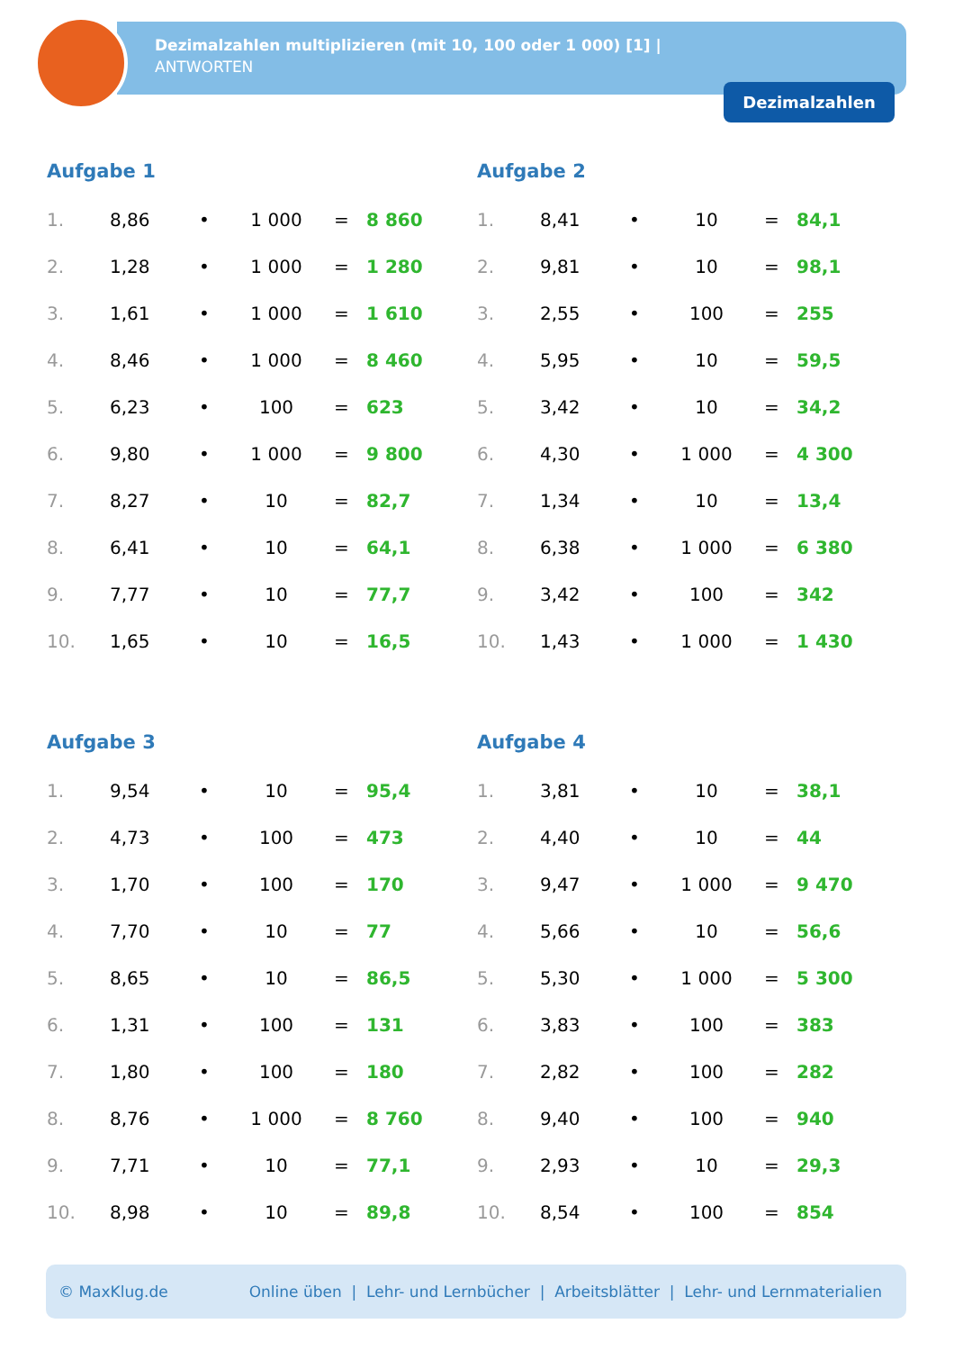Dezimalzahlen multiplizieren (mit 10, 100 oder 1 000) [1] |
ANTWORTEN
Dezimalzahlen
Aufgabe 1
| 1. | 8,86 | • | 1 000 | = | 8 860 |
| 2. | 1,28 | • | 1 000 | = | 1 280 |
| 3. | 1,61 | • | 1 000 | = | 1 610 |
| 4. | 8,46 | • | 1 000 | = | 8 460 |
| 5. | 6,23 | • | 100 | = | 623 |
| 6. | 9,80 | • | 1 000 | = | 9 800 |
| 7. | 8,27 | • | 10 | = | 82,7 |
| 8. | 6,41 | • | 10 | = | 64,1 |
| 9. | 7,77 | • | 10 | = | 77,7 |
| 10. | 1,65 | • | 10 | = | 16,5 |
Aufgabe 2
| 1. | 8,41 | • | 10 | = | 84,1 |
| 2. | 9,81 | • | 10 | = | 98,1 |
| 3. | 2,55 | • | 100 | = | 255 |
| 4. | 5,95 | • | 10 | = | 59,5 |
| 5. | 3,42 | • | 10 | = | 34,2 |
| 6. | 4,30 | • | 1 000 | = | 4 300 |
| 7. | 1,34 | • | 10 | = | 13,4 |
| 8. | 6,38 | • | 1 000 | = | 6 380 |
| 9. | 3,42 | • | 100 | = | 342 |
| 10. | 1,43 | • | 1 000 | = | 1 430 |
Aufgabe 3
| 1. | 9,54 | • | 10 | = | 95,4 |
| 2. | 4,73 | • | 100 | = | 473 |
| 3. | 1,70 | • | 100 | = | 170 |
| 4. | 7,70 | • | 10 | = | 77 |
| 5. | 8,65 | • | 10 | = | 86,5 |
| 6. | 1,31 | • | 100 | = | 131 |
| 7. | 1,80 | • | 100 | = | 180 |
| 8. | 8,76 | • | 1 000 | = | 8 760 |
| 9. | 7,71 | • | 10 | = | 77,1 |
| 10. | 8,98 | • | 10 | = | 89,8 |
Aufgabe 4
| 1. | 3,81 | • | 10 | = | 38,1 |
| 2. | 4,40 | • | 10 | = | 44 |
| 3. | 9,47 | • | 1 000 | = | 9 470 |
| 4. | 5,66 | • | 10 | = | 56,6 |
| 5. | 5,30 | • | 1 000 | = | 5 300 |
| 6. | 3,83 | • | 100 | = | 383 |
| 7. | 2,82 | • | 100 | = | 282 |
| 8. | 9,40 | • | 100 | = | 940 |
| 9. | 2,93 | • | 10 | = | 29,3 |
| 10. | 8,54 | • | 100 | = | 854 |
© MaxKlug.de Online üben | Lehr- und Lernbücher | Arbeitsblätter | Lehr- und Lernmaterialien